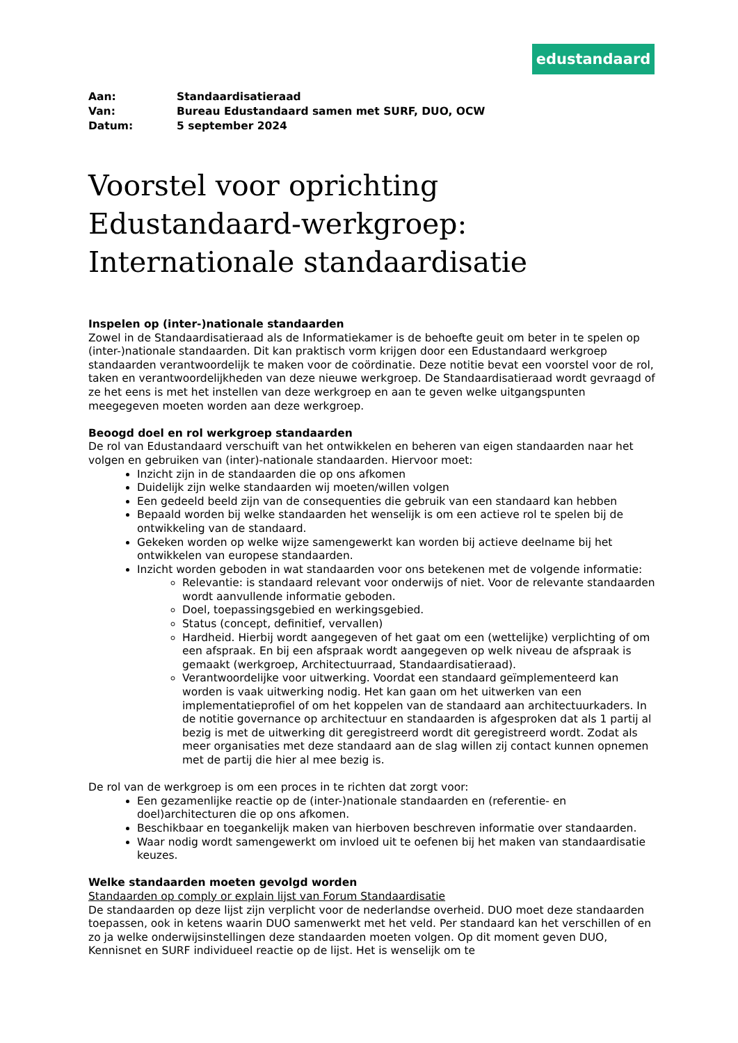edustandaard
| Aan: | Standaardisatieraad |
| Van: | Bureau Edustandaard samen met SURF, DUO, OCW |
| Datum: | 5 september 2024 |
Voorstel voor oprichting Edustandaard-werkgroep: Internationale standaardisatie
Inspelen op (inter-)nationale standaarden
Zowel in de Standaardisatieraad als de Informatiekamer is de behoefte geuit om beter in te spelen op (inter-)nationale standaarden. Dit kan praktisch vorm krijgen door een Edustandaard werkgroep standaarden verantwoordelijk te maken voor de coördinatie. Deze notitie bevat een voorstel voor de rol, taken en verantwoordelijkheden van deze nieuwe werkgroep. De Standaardisatieraad wordt gevraagd of ze het eens is met het instellen van deze werkgroep en aan te geven welke uitgangspunten meegegeven moeten worden aan deze werkgroep.
Beoogd doel en rol werkgroep standaarden
De rol van Edustandaard verschuift van het ontwikkelen en beheren van eigen standaarden naar het volgen en gebruiken van (inter)-nationale standaarden. Hiervoor moet:
Inzicht zijn in de standaarden die op ons afkomen
Duidelijk zijn welke standaarden wij moeten/willen volgen
Een gedeeld beeld zijn van de consequenties die gebruik van een standaard kan hebben
Bepaald worden bij welke standaarden het wenselijk is om een actieve rol te spelen bij de ontwikkeling van de standaard.
Gekeken worden op welke wijze samengewerkt kan worden bij actieve deelname bij het ontwikkelen van europese standaarden.
Inzicht worden geboden in wat standaarden voor ons betekenen met de volgende informatie:
Relevantie: is standaard relevant voor onderwijs of niet. Voor de relevante standaarden wordt aanvullende informatie geboden.
Doel, toepassingsgebied en werkingsgebied.
Status (concept, definitief, vervallen)
Hardheid. Hierbij wordt aangegeven of het gaat om een (wettelijke) verplichting of om een afspraak. En bij een afspraak wordt aangegeven op welk niveau de afspraak is gemaakt (werkgroep, Architectuurraad, Standaardisatieraad).
Verantwoordelijke voor uitwerking. Voordat een standaard geïmplementeerd kan worden is vaak uitwerking nodig. Het kan gaan om het uitwerken van een implementatieprofiel of om het koppelen van de standaard aan architectuurkaders. In de notitie governance op architectuur en standaarden is afgesproken dat als 1 partij al bezig is met de uitwerking dit geregistreerd wordt dit geregistreerd wordt. Zodat als meer organisaties met deze standaard aan de slag willen zij contact kunnen opnemen met de partij die hier al mee bezig is.
De rol van de werkgroep is om een proces in te richten dat zorgt voor:
Een gezamenlijke reactie op de (inter-)nationale standaarden en (referentie- en doel)architecturen die op ons afkomen.
Beschikbaar en toegankelijk maken van hierboven beschreven informatie over standaarden.
Waar nodig wordt samengewerkt om invloed uit te oefenen bij het maken van standaardisatie keuzes.
Welke standaarden moeten gevolgd worden
Standaarden op comply or explain lijst van Forum Standaardisatie
De standaarden op deze lijst zijn verplicht voor de nederlandse overheid. DUO moet deze standaarden toepassen, ook in ketens waarin DUO samenwerkt met het veld. Per standaard kan het verschillen of en zo ja welke onderwijsinstellingen deze standaarden moeten volgen. Op dit moment geven DUO, Kennisnet en SURF individueel reactie op de lijst. Het is wenselijk om te